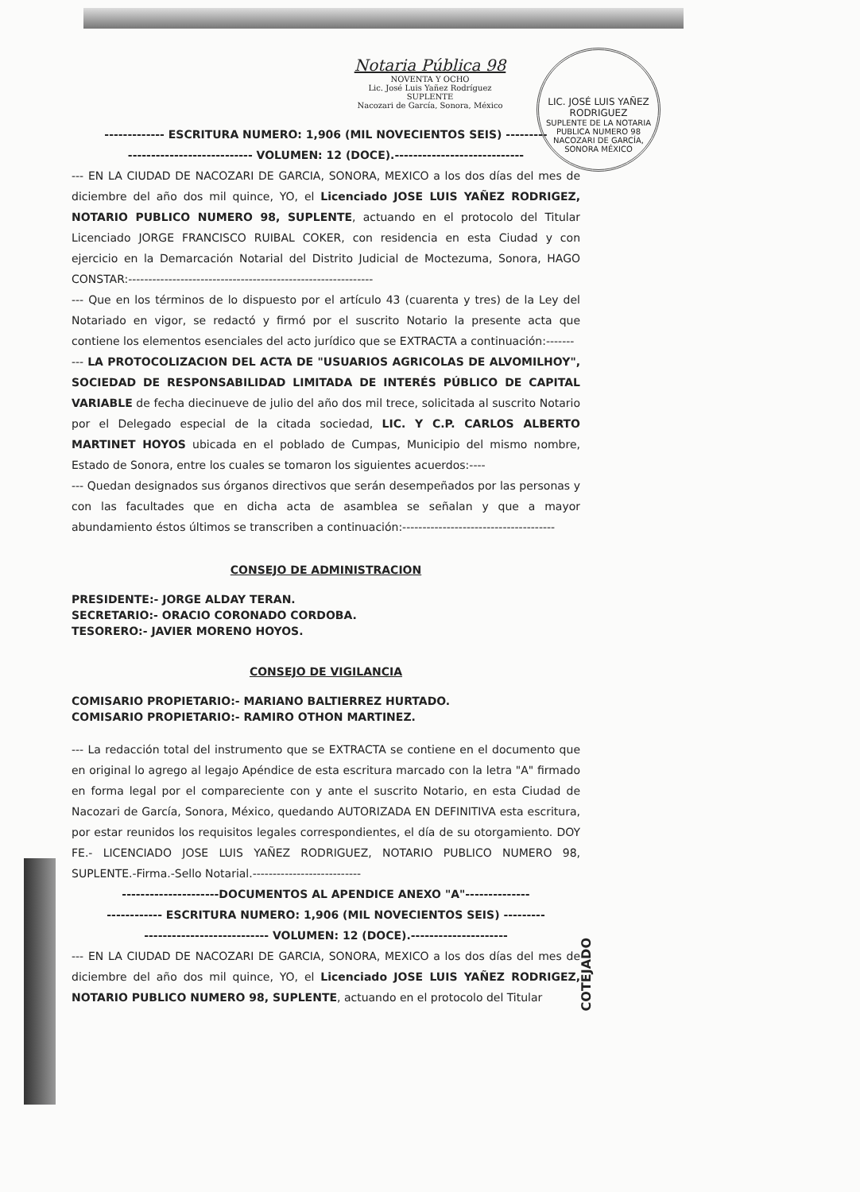LIC. JOSÉ LUIS YAÑEZ RODRIGUEZ
SUPLENTE DE LA NOTARIA PUBLICA NUMERO 98
NACOZARI DE GARCÍA, SONORA MÉXICO
Notaria Pública 98
NOVENTA Y OCHO
Lic. José Luis Yañez Rodríguez
SUPLENTE
Nacozari de García, Sonora, México
------------- ESCRITURA NUMERO: 1,906 (MIL NOVECIENTOS SEIS) ---------
--------------------------- VOLUMEN: 12 (DOCE).----------------------------
--- EN LA CIUDAD DE NACOZARI DE GARCIA, SONORA, MEXICO a los dos días del mes de diciembre del año dos mil quince, YO, el Licenciado JOSE LUIS YAÑEZ RODRIGEZ, NOTARIO PUBLICO NUMERO 98, SUPLENTE, actuando en el protocolo del Titular Licenciado JORGE FRANCISCO RUIBAL COKER, con residencia en esta Ciudad y con ejercicio en la Demarcación Notarial del Distrito Judicial de Moctezuma, Sonora, HAGO CONSTAR:-------------------------------------------------------------
--- Que en los términos de lo dispuesto por el artículo 43 (cuarenta y tres) de la Ley del Notariado en vigor, se redactó y firmó por el suscrito Notario la presente acta que contiene los elementos esenciales del acto jurídico que se EXTRACTA a continuación:-------
--- LA PROTOCOLIZACION DEL ACTA DE "USUARIOS AGRICOLAS DE ALVOMILHOY", SOCIEDAD DE RESPONSABILIDAD LIMITADA DE INTERÉS PÚBLICO DE CAPITAL VARIABLE de fecha diecinueve de julio del año dos mil trece, solicitada al suscrito Notario por el Delegado especial de la citada sociedad, LIC. Y C.P. CARLOS ALBERTO MARTINET HOYOS ubicada en el poblado de Cumpas, Municipio del mismo nombre, Estado de Sonora, entre los cuales se tomaron los siguientes acuerdos:----
--- Quedan designados sus órganos directivos que serán desempeñados por las personas y con las facultades que en dicha acta de asamblea se señalan y que a mayor abundamiento éstos últimos se transcriben a continuación:--------------------------------------
CONSEJO DE ADMINISTRACION
PRESIDENTE:- JORGE ALDAY TERAN.
SECRETARIO:- ORACIO CORONADO CORDOBA.
TESORERO:- JAVIER MORENO HOYOS.
CONSEJO DE VIGILANCIA
COMISARIO PROPIETARIO:- MARIANO BALTIERREZ HURTADO.
COMISARIO PROPIETARIO:- RAMIRO OTHON MARTINEZ.
--- La redacción total del instrumento que se EXTRACTA se contiene en el documento que en original lo agrego al legajo Apéndice de esta escritura marcado con la letra "A" firmado en forma legal por el compareciente con y ante el suscrito Notario, en esta Ciudad de Nacozari de García, Sonora, México, quedando AUTORIZADA EN DEFINITIVA esta escritura, por estar reunidos los requisitos legales correspondientes, el día de su otorgamiento. DOY FE.- LICENCIADO JOSE LUIS YAÑEZ RODRIGUEZ, NOTARIO PUBLICO NUMERO 98, SUPLENTE.-Firma.-Sello Notarial.---------------------------
---------------------DOCUMENTOS AL APENDICE ANEXO "A"--------------
------------ ESCRITURA NUMERO: 1,906 (MIL NOVECIENTOS SEIS) ---------
--------------------------- VOLUMEN: 12 (DOCE).---------------------
--- EN LA CIUDAD DE NACOZARI DE GARCIA, SONORA, MEXICO a los dos días del mes de diciembre del año dos mil quince, YO, el Licenciado JOSE LUIS YAÑEZ RODRIGEZ, NOTARIO PUBLICO NUMERO 98, SUPLENTE, actuando en el protocolo del Titular
COTEJADO